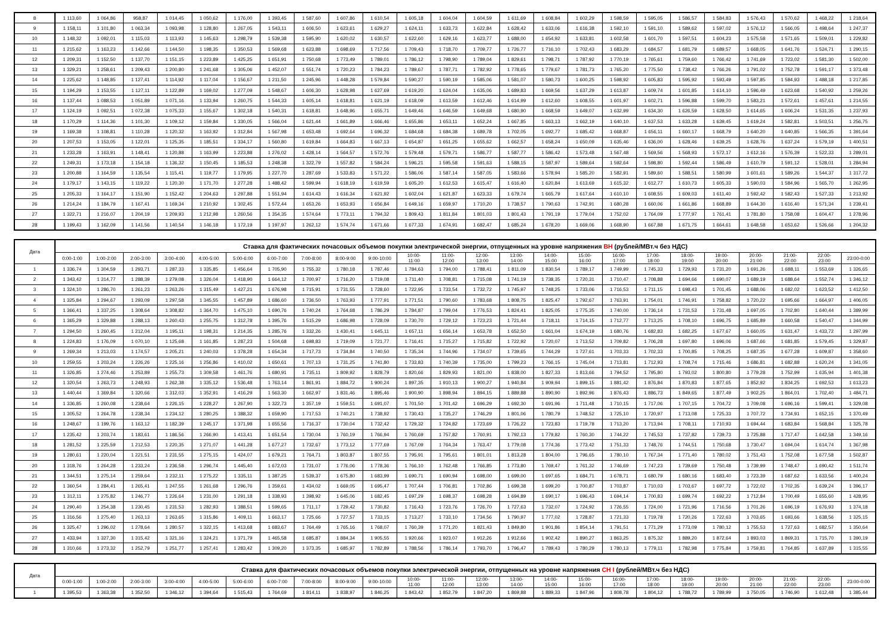| 8 | 1 113,60 | 1 064,86 | 958,87 | 1 014,45 | 1 050,62 | 1 176,00 | 1 393,45 | 1 587,60 | 1 607,86 | 1 610,54 | 1 605,18 | 1 604,04 | 1 604,59 | 1 611,69 | 1 608,84 | 1 602,29 | 1 598,59 | 1 595,05 | 1 586,57 | 1 584,83 | 1 576,43 | 1 570,62 | 1 468,22 | 1 218,64 |
| 9 | 1 158,11 | 1 101,80 | 1 063,34 | 1 093,98 | 1 128,80 | 1 267,05 | 1 543,11 | 1 606,50 | 1 623,61 | 1 629,27 | 1 624,11 | 1 633,73 | 1 622,84 | 1 628,42 | 1 633,06 | 1 616,38 | 1 592,10 | 1 591,10 | 1 589,62 | 1 597,02 | 1 576,12 | 1 566,05 | 1 498,64 | 1 247,37 |
| 10 | 1 148,32 | 1 092,01 | 1 115,03 | 1 113,93 | 1 145,63 | 1 298,79 | 1 539,38 | 1 595,90 | 1 620,02 | 1 630,57 | 1 622,60 | 1 629,16 | 1 623,77 | 1 688,00 | 1 654,92 | 1 633,81 | 1 602,58 | 1 601,70 | 1 597,51 | 1 604,23 | 1 575,58 | 1 571,65 | 1 509,01 | 1 229,82 |
| 11 | 1 215,62 | 1 163,23 | 1 142,66 | 1 144,50 | 1 198,35 | 1 350,53 | 1 569,68 | 1 623,88 | 1 698,69 | 1 717,56 | 1 709,43 | 1 718,70 | 1 709,77 | 1 726,77 | 1 716,10 | 1 702,43 | 1 683,29 | 1 684,57 | 1 681,79 | 1 689,57 | 1 668,05 | 1 641,76 | 1 524,71 | 1 290,15 |
| 12 | 1 209,31 | 1 152,50 | 1 137,70 | 1 151,15 | 1 223,89 | 1 425,25 | 1 651,91 | 1 750,68 | 1 773,49 | 1 789,01 | 1 786,12 | 1 798,90 | 1 789,04 | 1 829,61 | 1 798,71 | 1 787,92 | 1 770,19 | 1 765,61 | 1 759,60 | 1 766,42 | 1 741,69 | 1 723,02 | 1 581,30 | 1 502,00 |
| 13 | 1 329,21 | 1 258,61 | 1 209,43 | 1 200,80 | 1 241,68 | 1 305,06 | 1 452,07 | 1 551,74 | 1 720,23 | 1 784,23 | 1 789,67 | 1 787,71 | 1 782,92 | 1 778,65 | 1 779,67 | 1 781,73 | 1 765,20 | 1 775,50 | 1 738,42 | 1 766,26 | 1 791,02 | 1 752,78 | 1 591,17 | 1 373,48 |
| 14 | 1 225,62 | 1 148,85 | 1 127,41 | 1 114,92 | 1 117,04 | 1 156,67 | 1 211,50 | 1 245,96 | 1 448,28 | 1 579,84 | 1 590,27 | 1 590,19 | 1 585,06 | 1 581,07 | 1 580,73 | 1 600,25 | 1 598,92 | 1 605,83 | 1 595,92 | 1 593,49 | 1 597,85 | 1 584,93 | 1 488,18 | 1 217,85 |
| 15 | 1 194,29 | 1 153,55 | 1 127,11 | 1 122,89 | 1 169,02 | 1 277,09 | 1 548,67 | 1 606,30 | 1 628,98 | 1 627,69 | 1 619,20 | 1 624,04 | 1 635,06 | 1 689,83 | 1 669,56 | 1 637,29 | 1 613,87 | 1 609,74 | 1 601,85 | 1 614,10 | 1 596,49 | 1 623,68 | 1 540,92 | 1 259,26 |
| 16 | 1 137,44 | 1 088,53 | 1 051,89 | 1 071,16 | 1 133,94 | 1 260,75 | 1 544,33 | 1 605,14 | 1 618,81 | 1 621,19 | 1 618,09 | 1 613,59 | 1 612,46 | 1 614,99 | 1 612,60 | 1 608,55 | 1 601,97 | 1 602,71 | 1 596,88 | 1 599,70 | 1 583,21 | 1 572,61 | 1 457,61 | 1 214,55 |
| 17 | 1 124,19 | 1 092,51 | 1 072,38 | 1 075,33 | 1 155,67 | 1 302,18 | 1 540,31 | 1 618,81 | 1 648,96 | 1 655,71 | 1 649,46 | 1 646,59 | 1 649,68 | 1 680,90 | 1 668,59 | 1 649,07 | 1 632,99 | 1 634,30 | 1 626,59 | 1 628,50 | 1 614,65 | 1 606,24 | 1 531,35 | 1 237,93 |
| 18 | 1 170,29 | 1 114,36 | 1 101,30 | 1 109,12 | 1 159,84 | 1 330,05 | 1 566,04 | 1 621,44 | 1 661,89 | 1 666,46 | 1 655,86 | 1 653,11 | 1 652,24 | 1 667,85 | 1 663,13 | 1 662,19 | 1 640,10 | 1 637,53 | 1 633,28 | 1 639,45 | 1 619,24 | 1 582,81 | 1 503,51 | 1 256,75 |
| 19 | 1 169,38 | 1 108,81 | 1 110,28 | 1 120,32 | 1 163,92 | 1 312,84 | 1 567,98 | 1 653,48 | 1 692,64 | 1 696,32 | 1 684,68 | 1 684,38 | 1 689,78 | 1 702,05 | 1 692,77 | 1 685,42 | 1 668,87 | 1 656,11 | 1 660,17 | 1 668,79 | 1 640,20 | 1 640,85 | 1 566,35 | 1 391,64 |
| 20 | 1 207,53 | 1 153,05 | 1 122,01 | 1 125,35 | 1 185,51 | 1 334,17 | 1 560,80 | 1 619,84 | 1 664,83 | 1 667,13 | 1 654,87 | 1 651,25 | 1 655,62 | 1 662,57 | 1 658,24 | 1 650,09 | 1 635,46 | 1 636,00 | 1 628,46 | 1 639,25 | 1 628,76 | 1 637,24 | 1 579,19 | 1 400,51 |
| 21 | 1 233,28 | 1 163,91 | 1 148,41 | 1 120,88 | 1 163,99 | 1 223,88 | 1 276,02 | 1 428,14 | 1 564,57 | 1 572,76 | 1 579,48 | 1 579,71 | 1 586,77 | 1 587,77 | 1 586,42 | 1 573,48 | 1 567,48 | 1 569,56 | 1 568,93 | 1 572,17 | 1 612,16 | 1 576,39 | 1 522,33 | 1 289,01 |
| 22 | 1 249,31 | 1 173,18 | 1 154,18 | 1 136,32 | 1 150,45 | 1 185,53 | 1 248,38 | 1 322,79 | 1 557,82 | 1 584,24 | 1 596,21 | 1 595,58 | 1 591,63 | 1 588,15 | 1 587,97 | 1 589,64 | 1 592,64 | 1 598,80 | 1 592,44 | 1 586,49 | 1 610,79 | 1 591,12 | 1 528,01 | 1 284,94 |
| 23 | 1 200,88 | 1 164,59 | 1 135,54 | 1 115,41 | 1 119,77 | 1 179,95 | 1 227,70 | 1 287,69 | 1 533,83 | 1 571,22 | 1 586,06 | 1 587,14 | 1 587,05 | 1 583,66 | 1 578,94 | 1 585,20 | 1 582,91 | 1 589,60 | 1 588,51 | 1 580,99 | 1 601,61 | 1 589,26 | 1 544,37 | 1 317,72 |
| 24 | 1 179,17 | 1 143,15 | 1 119,22 | 1 120,30 | 1 171,70 | 1 277,28 | 1 488,42 | 1 599,94 | 1 618,19 | 1 619,59 | 1 605,20 | 1 612,53 | 1 615,47 | 1 616,40 | 1 620,84 | 1 613,69 | 1 615,32 | 1 612,77 | 1 610,73 | 1 605,33 | 1 590,03 | 1 584,96 | 1 565,70 | 1 262,95 |
| 25 | 1 205,33 | 1 164,17 | 1 151,90 | 1 152,42 | 1 204,63 | 1 297,88 | 1 551,94 | 1 614,43 | 1 616,34 | 1 621,92 | 1 602,04 | 1 621,87 | 1 623,33 | 1 679,74 | 1 665,79 | 1 617,64 | 1 610,10 | 1 608,55 | 1 609,03 | 1 611,40 | 1 592,42 | 1 582,43 | 1 527,33 | 1 213,92 |
| 26 | 1 214,24 | 1 184,79 | 1 167,41 | 1 169,34 | 1 210,92 | 1 302,45 | 1 572,44 | 1 653,26 | 1 653,93 | 1 656,84 | 1 649,16 | 1 659,97 | 1 710,20 | 1 738,57 | 1 790,63 | 1 742,91 | 1 680,28 | 1 660,06 | 1 661,86 | 1 668,89 | 1 644,30 | 1 616,40 | 1 571,34 | 1 239,41 |
| 27 | 1 322,71 | 1 216,07 | 1 204,19 | 1 209,93 | 1 212,98 | 1 260,56 | 1 354,35 | 1 574,64 | 1 773,11 | 1 794,32 | 1 809,43 | 1 811,84 | 1 801,03 | 1 801,43 | 1 791,19 | 1 779,04 | 1 752,02 | 1 764,09 | 1 777,97 | 1 761,41 | 1 781,80 | 1 758,08 | 1 604,47 | 1 278,96 |
| 28 | 1 199,43 | 1 162,09 | 1 141,56 | 1 140,54 | 1 146,18 | 1 172,19 | 1 197,97 | 1 262,12 | 1 574,74 | 1 671,66 | 1 677,33 | 1 674,91 | 1 682,47 | 1 685,24 | 1 678,20 | 1 669,06 | 1 668,90 | 1 667,88 | 1 671,75 | 1 664,61 | 1 648,58 | 1 653,62 | 1 526,66 | 1 204,32 |
| Дата | Ставка для фактических почасовых объемов покупки электрической энергии, отпущенных на уровне напряжения ВН (рублей/МВт.ч без НДС) | | | | | | | | | | | | | | | | | | | | | | | |
| --- | --- | --- | --- | --- | --- | --- | --- | --- | --- | --- | --- | --- | --- | --- | --- | --- | --- | --- | --- | --- | --- | --- | --- | --- |
| | 0:00-1:00 | 1:00-2:00 | 2:00-3:00 | 3:00-4:00 | 4:00-5:00 | 5:00-6:00 | 6:00-7:00 | 7:00-8:00 | 8:00-9:00 | 9:00-10:00 | 10:00- 11:00 | 11:00- 12:00 | 12:00- 13:00 | 13:00- 14:00 | 14:00- 15:00 | 15:00- 16:00 | 16:00- 17:00 | 17:00- 18:00 | 18:00- 19:00 | 19:00- 20:00 | 20:00- 21:00 | 21:00- 22:00 | 22:00- 23:00 | 23:00-0:00 |
| 1 | 1 336,74 | 1 304,59 | 1 293,71 | 1 287,33 | 1 335,85 | 1 456,64 | 1 705,90 | 1 755,32 | 1 780,18 | 1 787,46 | 1 784,63 | 1 794,00 | 1 788,41 | 1 811,09 | 1 830,54 | 1 789,17 | 1 749,99 | 1 745,33 | 1 729,93 | 1 731,20 | 1 691,26 | 1 688,11 | 1 553,69 | 1 326,65 |
| 2 | 1 343,42 | 1 314,77 | 1 288,39 | 1 279,08 | 1 326,04 | 1 418,90 | 1 664,12 | 1 700,97 | 1 716,20 | 1 719,08 | 1 711,40 | 1 708,81 | 1 715,08 | 1 741,19 | 1 738,35 | 1 720,31 | 1 710,47 | 1 708,88 | 1 694,66 | 1 690,07 | 1 689,19 | 1 688,64 | 1 552,74 | 1 346,12 |
| 3 | 1 324,10 | 1 286,70 | 1 261,23 | 1 263,26 | 1 315,49 | 1 427,21 | 1 676,98 | 1 715,91 | 1 731,55 | 1 728,60 | 1 722,95 | 1 733,54 | 1 732,72 | 1 745,97 | 1 748,25 | 1 733,06 | 1 716,53 | 1 711,15 | 1 698,43 | 1 701,45 | 1 688,06 | 1 682,02 | 1 623,52 | 1 412,50 |
| 4 | 1 325,84 | 1 294,67 | 1 293,09 | 1 297,58 | 1 345,55 | 1 457,89 | 1 686,60 | 1 736,50 | 1 763,93 | 1 777,91 | 1 771,51 | 1 790,60 | 1 783,68 | 1 808,75 | 1 825,47 | 1 792,67 | 1 763,91 | 1 754,01 | 1 746,91 | 1 758,82 | 1 720,22 | 1 695,66 | 1 664,97 | 1 406,05 |
| 5 | 1 366,41 | 1 337,25 | 1 308,64 | 1 308,82 | 1 364,70 | 1 475,10 | 1 690,76 | 1 740,24 | 1 764,68 | 1 786,29 | 1 784,87 | 1 799,04 | 1 776,53 | 1 824,41 | 1 825,05 | 1 775,35 | 1 740,00 | 1 736,14 | 1 731,53 | 1 731,48 | 1 697,05 | 1 702,80 | 1 640,44 | 1 389,99 |
| 6 | 1 365,29 | 1 329,88 | 1 288,13 | 1 260,43 | 1 255,75 | 1 312,78 | 1 395,76 | 1 515,29 | 1 686,98 | 1 728,09 | 1 730,70 | 1 729,12 | 1 723,23 | 1 721,44 | 1 718,11 | 1 714,15 | 1 712,77 | 1 713,25 | 1 708,10 | 1 696,75 | 1 685,89 | 1 660,58 | 1 540,47 | 1 344,99 |
| 7 | 1 294,50 | 1 260,45 | 1 212,04 | 1 195,11 | 1 198,31 | 1 214,35 | 1 285,76 | 1 332,26 | 1 430,41 | 1 645,11 | 1 657,11 | 1 656,14 | 1 653,78 | 1 652,50 | 1 661,04 | 1 674,19 | 1 680,76 | 1 682,83 | 1 682,25 | 1 677,67 | 1 660,05 | 1 631,47 | 1 433,72 | 1 297,99 |
| 8 | 1 224,83 | 1 176,09 | 1 070,10 | 1 125,68 | 1 161,85 | 1 287,23 | 1 504,68 | 1 698,83 | 1 719,09 | 1 721,77 | 1 716,41 | 1 715,27 | 1 715,82 | 1 722,92 | 1 720,07 | 1 713,52 | 1 709,82 | 1 706,28 | 1 697,80 | 1 696,06 | 1 687,66 | 1 681,85 | 1 579,45 | 1 329,87 |
| 9 | 1 269,34 | 1 213,03 | 1 174,57 | 1 205,21 | 1 240,03 | 1 378,28 | 1 654,34 | 1 717,73 | 1 734,84 | 1 740,50 | 1 735,34 | 1 744,96 | 1 734,07 | 1 739,65 | 1 744,29 | 1 727,61 | 1 703,33 | 1 702,33 | 1 700,85 | 1 708,25 | 1 687,35 | 1 677,28 | 1 609,87 | 1 358,60 |
| 10 | 1 259,55 | 1 203,24 | 1 226,26 | 1 225,16 | 1 256,86 | 1 410,02 | 1 650,61 | 1 707,13 | 1 731,25 | 1 741,80 | 1 733,83 | 1 740,39 | 1 735,00 | 1 799,23 | 1 766,15 | 1 745,04 | 1 713,81 | 1 712,93 | 1 708,74 | 1 715,46 | 1 686,81 | 1 682,88 | 1 620,24 | 1 341,05 |
| 11 | 1 326,85 | 1 274,46 | 1 253,89 | 1 255,73 | 1 309,58 | 1 461,76 | 1 680,91 | 1 735,11 | 1 809,92 | 1 828,79 | 1 820,66 | 1 829,93 | 1 821,00 | 1 838,00 | 1 827,33 | 1 813,66 | 1 794,52 | 1 795,80 | 1 793,02 | 1 800,80 | 1 779,28 | 1 752,99 | 1 635,94 | 1 401,38 |
| 12 | 1 320,54 | 1 263,73 | 1 248,93 | 1 262,38 | 1 335,12 | 1 536,48 | 1 763,14 | 1 861,91 | 1 884,72 | 1 900,24 | 1 897,35 | 1 910,13 | 1 900,27 | 1 940,84 | 1 909,94 | 1 899,15 | 1 881,42 | 1 876,84 | 1 870,83 | 1 877,65 | 1 852,92 | 1 834,25 | 1 692,53 | 1 613,23 |
| 13 | 1 440,44 | 1 369,84 | 1 320,66 | 1 312,03 | 1 352,91 | 1 416,29 | 1 563,30 | 1 662,97 | 1 831,46 | 1 895,46 | 1 900,90 | 1 898,94 | 1 894,15 | 1 889,88 | 1 890,90 | 1 892,96 | 1 876,43 | 1 886,73 | 1 849,65 | 1 877,49 | 1 902,25 | 1 864,01 | 1 702,40 | 1 484,71 |
| 14 | 1 336,85 | 1 260,08 | 1 238,64 | 1 226,15 | 1 228,27 | 1 267,90 | 1 322,73 | 1 357,19 | 1 559,51 | 1 691,07 | 1 701,50 | 1 701,42 | 1 696,29 | 1 692,30 | 1 691,96 | 1 711,48 | 1 710,15 | 1 717,06 | 1 707,15 | 1 704,72 | 1 709,08 | 1 696,16 | 1 599,41 | 1 329,08 |
| 15 | 1 305,52 | 1 264,78 | 1 238,34 | 1 234,12 | 1 280,25 | 1 388,32 | 1 659,90 | 1 717,53 | 1 740,21 | 1 738,92 | 1 730,43 | 1 735,27 | 1 746,29 | 1 801,06 | 1 780,79 | 1 748,52 | 1 725,10 | 1 720,97 | 1 713,08 | 1 725,33 | 1 707,72 | 1 734,91 | 1 652,15 | 1 370,49 |
| 16 | 1 248,67 | 1 199,76 | 1 163,12 | 1 182,39 | 1 245,17 | 1 371,98 | 1 655,56 | 1 716,37 | 1 730,04 | 1 732,42 | 1 729,32 | 1 724,82 | 1 723,69 | 1 726,22 | 1 723,83 | 1 719,78 | 1 713,20 | 1 713,94 | 1 708,11 | 1 710,93 | 1 694,44 | 1 683,84 | 1 568,84 | 1 325,78 |
| 17 | 1 235,42 | 1 203,74 | 1 183,61 | 1 186,56 | 1 266,90 | 1 413,41 | 1 651,54 | 1 730,04 | 1 760,19 | 1 766,94 | 1 760,69 | 1 757,82 | 1 760,91 | 1 792,13 | 1 779,82 | 1 760,30 | 1 744,22 | 1 745,53 | 1 737,82 | 1 739,73 | 1 725,88 | 1 717,47 | 1 642,58 | 1 349,16 |
| 18 | 1 281,52 | 1 225,59 | 1 212,53 | 1 220,35 | 1 271,07 | 1 441,28 | 1 677,27 | 1 732,67 | 1 773,12 | 1 777,69 | 1 767,09 | 1 764,34 | 1 763,47 | 1 779,08 | 1 774,36 | 1 773,42 | 1 751,33 | 1 748,76 | 1 744,51 | 1 750,68 | 1 730,47 | 1 694,04 | 1 614,74 | 1 367,98 |
| 19 | 1 280,61 | 1 220,04 | 1 221,51 | 1 231,55 | 1 275,15 | 1 424,07 | 1 679,21 | 1 764,71 | 1 803,87 | 1 807,55 | 1 795,91 | 1 795,61 | 1 801,01 | 1 813,28 | 1 804,00 | 1 796,65 | 1 780,10 | 1 767,34 | 1 771,40 | 1 780,02 | 1 751,43 | 1 752,08 | 1 677,58 | 1 502,87 |
| 20 | 1 318,76 | 1 264,28 | 1 233,24 | 1 236,58 | 1 296,74 | 1 445,40 | 1 672,03 | 1 731,07 | 1 776,06 | 1 778,36 | 1 766,10 | 1 762,48 | 1 766,85 | 1 773,80 | 1 769,47 | 1 761,32 | 1 746,69 | 1 747,23 | 1 739,69 | 1 750,48 | 1 739,99 | 1 748,47 | 1 690,42 | 1 511,74 |
| 21 | 1 344,51 | 1 275,14 | 1 259,64 | 1 232,11 | 1 275,22 | 1 335,11 | 1 387,25 | 1 539,37 | 1 675,80 | 1 683,99 | 1 690,71 | 1 690,94 | 1 698,00 | 1 699,00 | 1 697,65 | 1 684,71 | 1 678,71 | 1 680,79 | 1 680,16 | 1 683,40 | 1 723,39 | 1 687,62 | 1 633,56 | 1 400,24 |
| 22 | 1 360,54 | 1 284,41 | 1 265,41 | 1 247,55 | 1 261,68 | 1 296,76 | 1 359,61 | 1 434,02 | 1 669,05 | 1 695,47 | 1 707,44 | 1 706,81 | 1 702,86 | 1 699,38 | 1 699,20 | 1 700,87 | 1 703,87 | 1 710,03 | 1 703,67 | 1 697,72 | 1 722,02 | 1 702,35 | 1 639,24 | 1 396,17 |
| 23 | 1 312,11 | 1 275,82 | 1 246,77 | 1 226,64 | 1 231,00 | 1 291,18 | 1 338,93 | 1 398,92 | 1 645,06 | 1 682,45 | 1 697,29 | 1 698,37 | 1 698,28 | 1 694,89 | 1 690,17 | 1 696,43 | 1 694,14 | 1 700,83 | 1 699,74 | 1 692,22 | 1 712,84 | 1 700,49 | 1 655,60 | 1 428,95 |
| 24 | 1 290,40 | 1 254,38 | 1 230,45 | 1 231,53 | 1 282,93 | 1 388,51 | 1 599,65 | 1 711,17 | 1 729,42 | 1 730,82 | 1 716,43 | 1 723,76 | 1 726,70 | 1 727,63 | 1 732,07 | 1 724,92 | 1 726,55 | 1 724,00 | 1 721,96 | 1 716,56 | 1 701,26 | 1 696,19 | 1 676,93 | 1 374,18 |
| 25 | 1 316,56 | 1 275,40 | 1 263,13 | 1 263,65 | 1 315,86 | 1 409,11 | 1 663,17 | 1 725,66 | 1 727,57 | 1 733,15 | 1 713,27 | 1 733,10 | 1 734,56 | 1 790,97 | 1 777,02 | 1 728,87 | 1 721,33 | 1 719,78 | 1 720,26 | 1 722,63 | 1 703,65 | 1 693,66 | 1 638,56 | 1 325,15 |
| 26 | 1 325,47 | 1 296,02 | 1 278,64 | 1 280,57 | 1 322,15 | 1 413,68 | 1 683,67 | 1 764,49 | 1 765,16 | 1 768,07 | 1 760,39 | 1 771,20 | 1 821,43 | 1 849,80 | 1 901,86 | 1 854,14 | 1 791,51 | 1 771,29 | 1 773,09 | 1 780,12 | 1 755,53 | 1 727,63 | 1 682,57 | 1 350,64 |
| 27 | 1 433,94 | 1 327,30 | 1 315,42 | 1 321,16 | 1 324,21 | 1 371,79 | 1 465,58 | 1 685,87 | 1 884,34 | 1 905,55 | 1 920,66 | 1 923,07 | 1 912,26 | 1 912,66 | 1 902,42 | 1 890,27 | 1 863,25 | 1 875,32 | 1 889,20 | 1 872,64 | 1 893,03 | 1 869,31 | 1 715,70 | 1 390,19 |
| 28 | 1 310,66 | 1 273,32 | 1 252,79 | 1 251,77 | 1 257,41 | 1 283,42 | 1 309,20 | 1 373,35 | 1 685,97 | 1 782,89 | 1 788,56 | 1 786,14 | 1 793,70 | 1 796,47 | 1 789,43 | 1 780,29 | 1 780,13 | 1 779,11 | 1 782,98 | 1 775,84 | 1 759,81 | 1 764,85 | 1 637,89 | 1 315,55 |
| Дата | Ставка для фактических почасовых объемов покупки электрической энергии, отпущенных на уровне напряжения СН I (рублей/МВт.ч без НДС) | | | | | | | | | | | | | | | | | | | | | | | |
| --- | --- | --- | --- | --- | --- | --- | --- | --- | --- | --- | --- | --- | --- | --- | --- | --- | --- | --- | --- | --- | --- | --- | --- | --- |
| | 0:00-1:00 | 1:00-2:00 | 2:00-3:00 | 3:00-4:00 | 4:00-5:00 | 5:00-6:00 | 6:00-7:00 | 7:00-8:00 | 8:00-9:00 | 9:00-10:00 | 10:00- 11:00 | 11:00- 12:00 | 12:00- 13:00 | 13:00- 14:00 | 14:00- 15:00 | 15:00- 16:00 | 16:00- 17:00 | 17:00- 18:00 | 18:00- 19:00 | 19:00- 20:00 | 20:00- 21:00 | 21:00- 22:00 | 22:00- 23:00 | 23:00-0:00 |
| 1 | 1 395,53 | 1 363,38 | 1 352,50 | 1 346,12 | 1 394,64 | 1 515,43 | 1 764,69 | 1 814,11 | 1 838,97 | 1 846,25 | 1 843,42 | 1 852,79 | 1 847,20 | 1 869,88 | 1 889,33 | 1 847,96 | 1 808,78 | 1 804,12 | 1 788,72 | 1 789,99 | 1 750,05 | 1 746,90 | 1 612,48 | 1 385,44 |